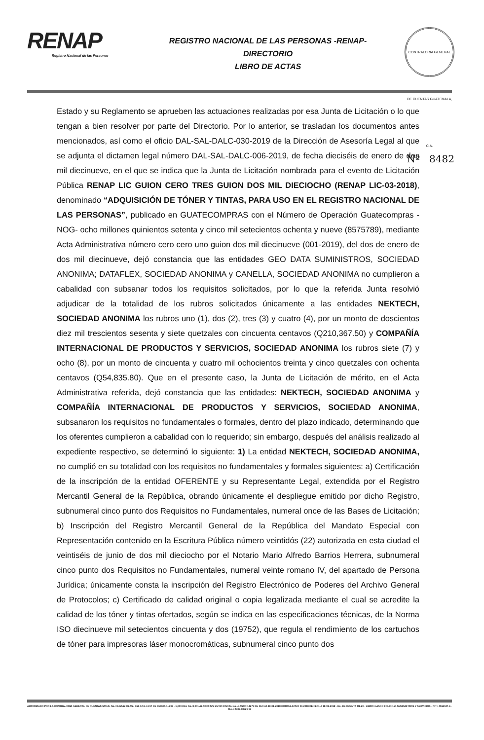RENAP
Registro Nacional de las Personas
REGISTRO NACIONAL DE LAS PERSONAS -RENAP-
DIRECTORIO
LIBRO DE ACTAS
CONTRALORIA GENERAL DE CUENTAS GUATEMALA, C.A.
Nº 8482
Estado y su Reglamento se aprueben las actuaciones realizadas por esa Junta de Licitación o lo que tengan a bien resolver por parte del Directorio. Por lo anterior, se trasladan los documentos antes mencionados, así como el oficio DAL-SAL-DALC-030-2019 de la Dirección de Asesoría Legal al que se adjunta el dictamen legal número DAL-SAL-DALC-006-2019, de fecha dieciséis de enero de dos mil diecinueve, en el que se indica que la Junta de Licitación nombrada para el evento de Licitación Pública RENAP LIC GUION CERO TRES GUION DOS MIL DIECIOCHO (RENAP LIC-03-2018), denominado “ADQUISICIÓN DE TÓNER Y TINTAS, PARA USO EN EL REGISTRO NACIONAL DE LAS PERSONAS”, publicado en GUATECOMPRAS con el Número de Operación Guatecompras -NOG- ocho millones quinientos setenta y cinco mil setecientos ochenta y nueve (8575789), mediante Acta Administrativa número cero cero uno guion dos mil diecinueve (001-2019), del dos de enero de dos mil diecinueve, dejó constancia que las entidades GEO DATA SUMINISTROS, SOCIEDAD ANONIMA; DATAFLEX, SOCIEDAD ANONIMA y CANELLA, SOCIEDAD ANONIMA no cumplieron a cabalidad con subsanar todos los requisitos solicitados, por lo que la referida Junta resolvió adjudicar de la totalidad de los rubros solicitados únicamente a las entidades NEKTECH, SOCIEDAD ANONIMA los rubros uno (1), dos (2), tres (3) y cuatro (4), por un monto de doscientos diez mil trescientos sesenta y siete quetzales con cincuenta centavos (Q210,367.50) y COMPAÑÍA INTERNACIONAL DE PRODUCTOS Y SERVICIOS, SOCIEDAD ANONIMA los rubros siete (7) y ocho (8), por un monto de cincuenta y cuatro mil ochocientos treinta y cinco quetzales con ochenta centavos (Q54,835.80). Que en el presente caso, la Junta de Licitación de mérito, en el Acta Administrativa referida, dejó constancia que las entidades: NEKTECH, SOCIEDAD ANONIMA y COMPAÑÍA INTERNACIONAL DE PRODUCTOS Y SERVICIOS, SOCIEDAD ANONIMA, subsanaron los requisitos no fundamentales o formales, dentro del plazo indicado, determinando que los oferentes cumplieron a cabalidad con lo requerido; sin embargo, después del análisis realizado al expediente respectivo, se determinó lo siguiente: 1) La entidad NEKTECH, SOCIEDAD ANONIMA, no cumplió en su totalidad con los requisitos no fundamentales y formales siguientes: a) Certificación de la inscripción de la entidad OFERENTE y su Representante Legal, extendida por el Registro Mercantil General de la República, obrando únicamente el despliegue emitido por dicho Registro, subnumeral cinco punto dos Requisitos no Fundamentales, numeral once de las Bases de Licitación; b) Inscripción del Registro Mercantil General de la República del Mandato Especial con Representación contenido en la Escritura Pública número veintidós (22) autorizada en esta ciudad el veintiséis de junio de dos mil dieciocho por el Notario Mario Alfredo Barrios Herrera, subnumeral cinco punto dos Requisitos no Fundamentales, numeral veinte romano IV, del apartado de Persona Jurídica; únicamente consta la inscripción del Registro Electrónico de Poderes del Archivo General de Protocolos; c) Certificado de calidad original o copia legalizada mediante el cual se acredite la calidad de los tóner y tintas ofertados, según se indica en las especificaciones técnicas, de la Norma ISO diecinueve mil setecientos cincuenta y dos (19752), que regula el rendimiento de los cartuchos de tóner para impresoras láser monocromáticas, subnumeral cinco punto dos
AUTORIZADO POR LA CONTRALORIA GENERAL DE CUENTAS S/RES. No. Fb./2562 CLAS.: 365-12-8-I-4-97 DE FECHA 1-4-97 - 1,000 DEL No. 8,001 AL 9,000 S/S ENVIO FISCAL No. 4-ASCC 14679 DE FECHA 18-01-2018 CORRELATIVO 09-2018 DE FECHA 18-01-2018 - No. DE CUENTA R1-60 - LIBRO 4-ASCC FOLIO 151 SUMINISTROS Y SERVICIOS - NIT.: 4068947-6 - TEL.: 2336-1892 / 93